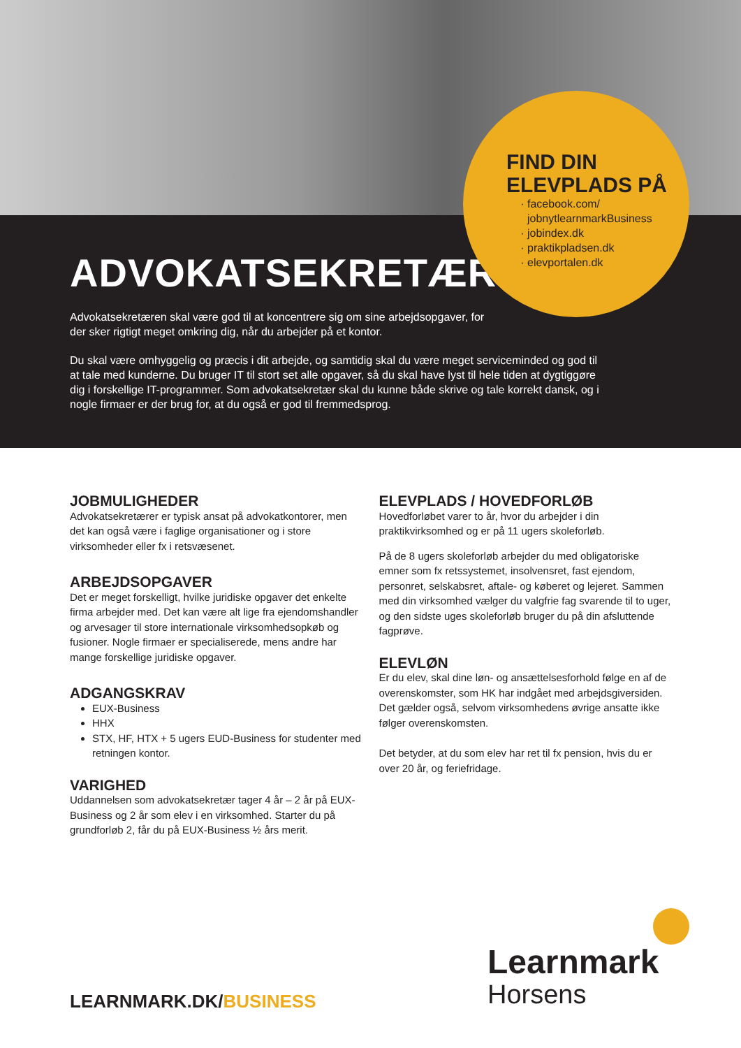ADVOKATSEKRETÆR
Advokatsekretæren skal være god til at koncentrere sig om sine arbejdsopgaver, for der sker rigtigt meget omkring dig, når du arbejder på et kontor.
Du skal være omhyggelig og præcis i dit arbejde, og samtidig skal du være meget serviceminded og god til at tale med kunderne. Du bruger IT til stort set alle opgaver, så du skal have lyst til hele tiden at dygtiggøre dig i forskellige IT-programmer. Som advokatsekretær skal du kunne både skrive og tale korrekt dansk, og i nogle firmaer er der brug for, at du også er god til fremmedsprog.
FIND DIN
ELEVPLADS PÅ
facebook.com/
jobnytlearnmarkBusiness
jobindex.dk
praktikpladsen.dk
elevportalen.dk
JOBMULIGHEDER
Advokatsekretærer er typisk ansat på advokatkontorer, men det kan også være i faglige organisationer og i store virksomheder eller fx i retsvæsenet.
ARBEJDSOPGAVER
Det er meget forskelligt, hvilke juridiske opgaver det enkelte firma arbejder med. Det kan være alt lige fra ejendomshandler og arvesager til store internationale virksomhedsopkøb og fusioner. Nogle firmaer er specialiserede, mens andre har mange forskellige juridiske opgaver.
ADGANGSKRAV
EUX-Business
HHX
STX, HF, HTX + 5 ugers EUD-Business for studenter med retningen kontor.
VARIGHED
Uddannelsen som advokatsekretær tager 4 år – 2 år på EUX-Business og 2 år som elev i en virksomhed. Starter du på grundforløb 2, får du på EUX-Business ½ års merit.
ELEVPLADS / HOVEDFORLØB
Hovedforløbet varer to år, hvor du arbejder i din praktikvirksomhed og er på 11 ugers skoleforløb.
På de 8 ugers skoleforløb arbejder du med obligatoriske emner som fx retssystemet, insolvensret, fast ejendom, personret, selskabsret, aftale- og køberet og lejeret. Sammen med din virksomhed vælger du valgfrie fag svarende til to uger, og den sidste uges skoleforløb bruger du på din afsluttende fagprøve.
ELEVLØN
Er du elev, skal dine løn- og ansættelsesforhold følge en af de overenskomster, som HK har indgået med arbejdsgiversiden. Det gælder også, selvom virksomhedens øvrige ansatte ikke følger overenskomsten.
Det betyder, at du som elev har ret til fx pension, hvis du er over 20 år, og feriefridage.
LEARNMARK.DK/BUSINESS
Learnmark
Horsens